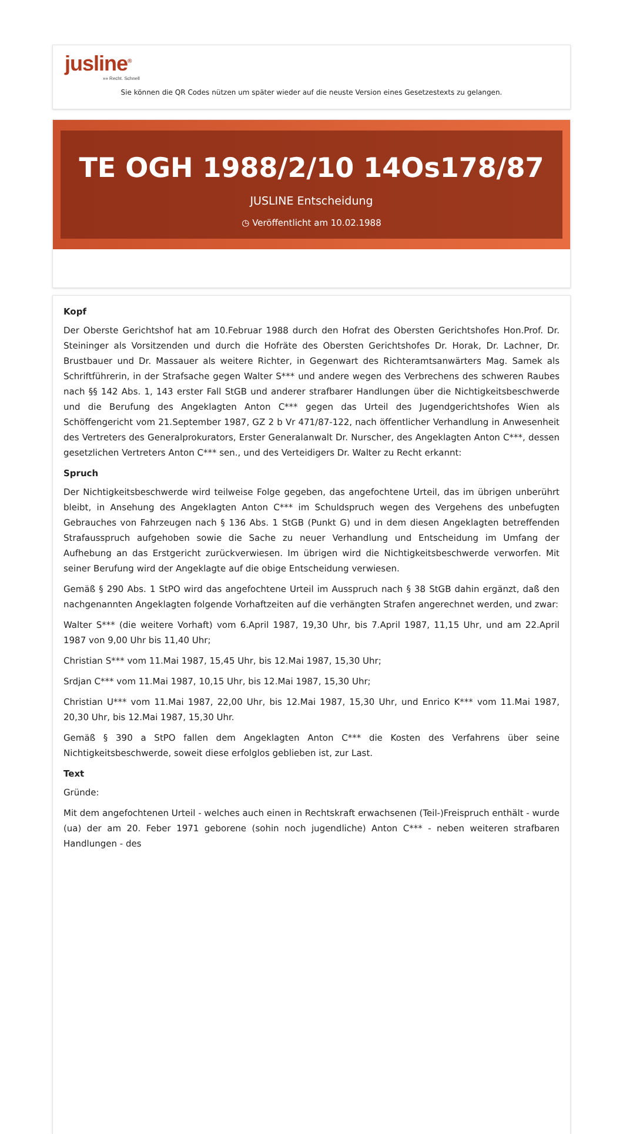jusline<sup>®</sup>
»» Recht. Schnell
Sie können die QR Codes nützen um später wieder auf die neuste Version eines Gesetzestexts zu gelangen.
TE OGH 1988/2/10 14Os178/87
JUSLINE Entscheidung
◷ Veröffentlicht am 10.02.1988
Kopf
Der Oberste Gerichtshof hat am 10.Februar 1988 durch den Hofrat des Obersten Gerichtshofes Hon.Prof. Dr. Steininger als Vorsitzenden und durch die Hofräte des Obersten Gerichtshofes Dr. Horak, Dr. Lachner, Dr. Brustbauer und Dr. Massauer als weitere Richter, in Gegenwart des Richteramtsanwärters Mag. Samek als Schriftführerin, in der Strafsache gegen Walter S*** und andere wegen des Verbrechens des schweren Raubes nach §§ 142 Abs. 1, 143 erster Fall StGB und anderer strafbarer Handlungen über die Nichtigkeitsbeschwerde und die Berufung des Angeklagten Anton C*** gegen das Urteil des Jugendgerichtshofes Wien als Schöffengericht vom 21.September 1987, GZ 2 b Vr 471/87-122, nach öffentlicher Verhandlung in Anwesenheit des Vertreters des Generalprokurators, Erster Generalanwalt Dr. Nurscher, des Angeklagten Anton C***, dessen gesetzlichen Vertreters Anton C*** sen., und des Verteidigers Dr. Walter zu Recht erkannt:
Spruch
Der Nichtigkeitsbeschwerde wird teilweise Folge gegeben, das angefochtene Urteil, das im übrigen unberührt bleibt, in Ansehung des Angeklagten Anton C*** im Schuldspruch wegen des Vergehens des unbefugten Gebrauches von Fahrzeugen nach § 136 Abs. 1 StGB (Punkt G) und in dem diesen Angeklagten betreffenden Strafausspruch aufgehoben sowie die Sache zu neuer Verhandlung und Entscheidung im Umfang der Aufhebung an das Erstgericht zurückverwiesen. Im übrigen wird die Nichtigkeitsbeschwerde verworfen. Mit seiner Berufung wird der Angeklagte auf die obige Entscheidung verwiesen.
Gemäß § 290 Abs. 1 StPO wird das angefochtene Urteil im Ausspruch nach § 38 StGB dahin ergänzt, daß den nachgenannten Angeklagten folgende Vorhaftzeiten auf die verhängten Strafen angerechnet werden, und zwar:
Walter S*** (die weitere Vorhaft) vom 6.April 1987, 19,30 Uhr, bis 7.April 1987, 11,15 Uhr, und am 22.April 1987 von 9,00 Uhr bis 11,40 Uhr;
Christian S*** vom 11.Mai 1987, 15,45 Uhr, bis 12.Mai 1987, 15,30 Uhr;
Srdjan C*** vom 11.Mai 1987, 10,15 Uhr, bis 12.Mai 1987, 15,30 Uhr;
Christian U*** vom 11.Mai 1987, 22,00 Uhr, bis 12.Mai 1987, 15,30 Uhr, und Enrico K*** vom 11.Mai 1987, 20,30 Uhr, bis 12.Mai 1987, 15,30 Uhr.
Gemäß § 390 a StPO fallen dem Angeklagten Anton C*** die Kosten des Verfahrens über seine Nichtigkeitsbeschwerde, soweit diese erfolglos geblieben ist, zur Last.
Text
Gründe:
Mit dem angefochtenen Urteil - welches auch einen in Rechtskraft erwachsenen (Teil-)Freispruch enthält - wurde (ua) der am 20. Feber 1971 geborene (sohin noch jugendliche) Anton C*** - neben weiteren strafbaren Handlungen - des